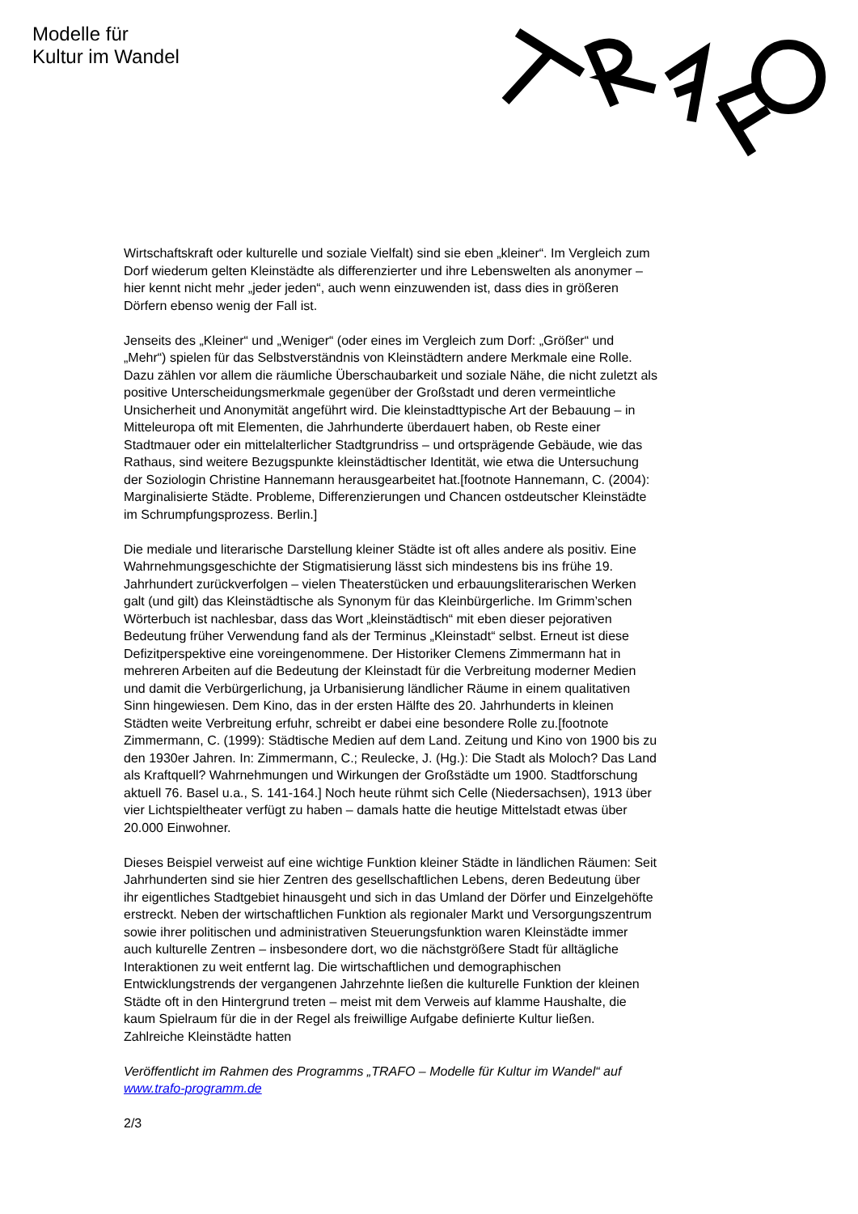Modelle für
Kultur im Wandel
Wirtschaftskraft oder kulturelle und soziale Vielfalt) sind sie eben „kleiner“. Im Vergleich zum Dorf wiederum gelten Kleinstädte als differenzierter und ihre Lebenswelten als anonymer – hier kennt nicht mehr „jeder jeden“, auch wenn einzuwenden ist, dass dies in größeren Dörfern ebenso wenig der Fall ist.
Jenseits des „Kleiner“ und „Weniger“ (oder eines im Vergleich zum Dorf: „Größer“ und „Mehr“) spielen für das Selbstverständnis von Kleinstädtern andere Merkmale eine Rolle. Dazu zählen vor allem die räumliche Überschaubarkeit und soziale Nähe, die nicht zuletzt als positive Unterscheidungsmerkmale gegenüber der Großstadt und deren vermeintliche Unsicherheit und Anonymität angeführt wird. Die kleinstadttypische Art der Bebauung – in Mitteleuropa oft mit Elementen, die Jahrhunderte überdauert haben, ob Reste einer Stadtmauer oder ein mittelalterlicher Stadtgrundriss – und ortsprägende Gebäude, wie das Rathaus, sind weitere Bezugspunkte kleinstädtischer Identität, wie etwa die Untersuchung der Soziologin Christine Hannemann herausgearbeitet hat.[footnote Hannemann, C. (2004): Marginalisierte Städte. Probleme, Differenzierungen und Chancen ostdeutscher Kleinstädte im Schrumpfungsprozess. Berlin.]
Die mediale und literarische Darstellung kleiner Städte ist oft alles andere als positiv. Eine Wahrnehmungsgeschichte der Stigmatisierung lässt sich mindestens bis ins frühe 19. Jahrhundert zurückverfolgen – vielen Theaterstücken und erbauungsliterarischen Werken galt (und gilt) das Kleinstädtische als Synonym für das Kleinbürgerliche. Im Grimm’schen Wörterbuch ist nachlesbar, dass das Wort „kleinstädtisch“ mit eben dieser pejorativen Bedeutung früher Verwendung fand als der Terminus „Kleinstadt“ selbst. Erneut ist diese Defizitperspektive eine voreingenommene. Der Historiker Clemens Zimmermann hat in mehreren Arbeiten auf die Bedeutung der Kleinstadt für die Verbreitung moderner Medien und damit die Verbürgerlichung, ja Urbanisierung ländlicher Räume in einem qualitativen Sinn hingewiesen. Dem Kino, das in der ersten Hälfte des 20. Jahrhunderts in kleinen Städten weite Verbreitung erfuhr, schreibt er dabei eine besondere Rolle zu.[footnote Zimmermann, C. (1999): Städtische Medien auf dem Land. Zeitung und Kino von 1900 bis zu den 1930er Jahren. In: Zimmermann, C.; Reulecke, J. (Hg.): Die Stadt als Moloch? Das Land als Kraftquell? Wahrnehmungen und Wirkungen der Großstädte um 1900. Stadtforschung aktuell 76. Basel u.a., S. 141-164.] Noch heute rühmt sich Celle (Niedersachsen), 1913 über vier Lichtspieltheater verfügt zu haben – damals hatte die heutige Mittelstadt etwas über 20.000 Einwohner.
Dieses Beispiel verweist auf eine wichtige Funktion kleiner Städte in ländlichen Räumen: Seit Jahrhunderten sind sie hier Zentren des gesellschaftlichen Lebens, deren Bedeutung über ihr eigentliches Stadtgebiet hinausgeht und sich in das Umland der Dörfer und Einzelgehöfte erstreckt. Neben der wirtschaftlichen Funktion als regionaler Markt und Versorgungszentrum sowie ihrer politischen und administrativen Steuerungsfunktion waren Kleinstädte immer auch kulturelle Zentren – insbesondere dort, wo die nächstgrößere Stadt für alltägliche Interaktionen zu weit entfernt lag. Die wirtschaftlichen und demographischen Entwicklungstrends der vergangenen Jahrzehnte ließen die kulturelle Funktion der kleinen Städte oft in den Hintergrund treten – meist mit dem Verweis auf klamme Haushalte, die kaum Spielraum für die in der Regel als freiwillige Aufgabe definierte Kultur ließen. Zahlreiche Kleinstädte hatten
Veröffentlicht im Rahmen des Programms „TRAFO – Modelle für Kultur im Wandel“ auf www.trafo-programm.de
2/3